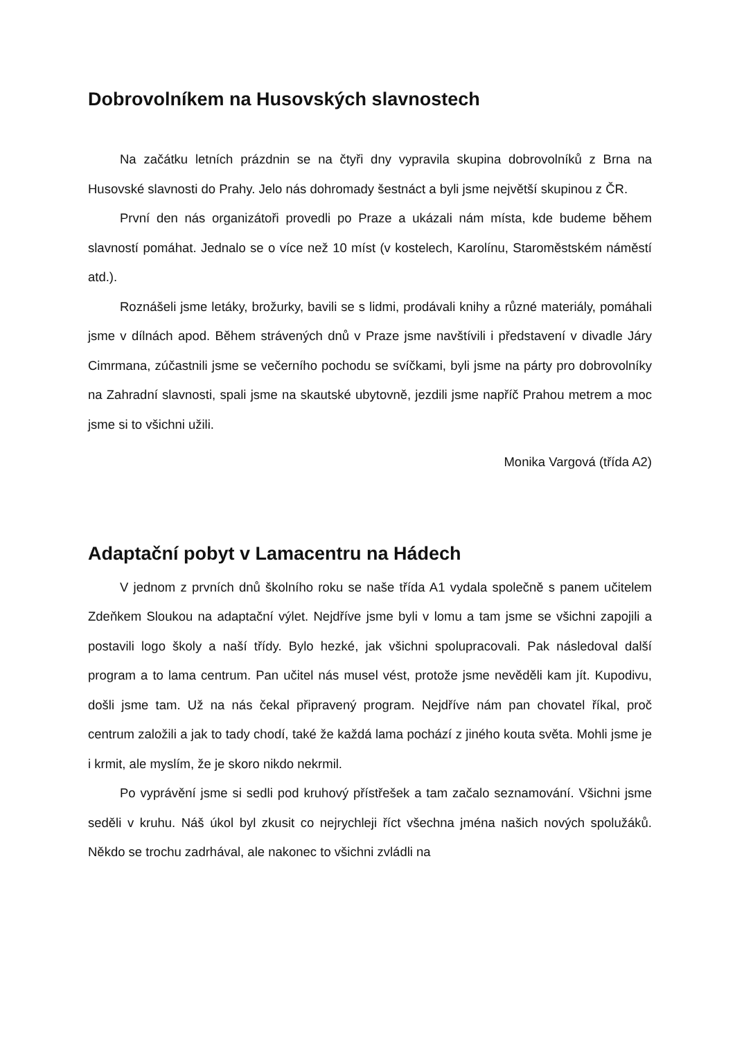Dobrovolníkem na Husovských slavnostech
Na začátku letních prázdnin se na čtyři dny vypravila skupina dobrovolníků z Brna na Husovské slavnosti do Prahy. Jelo nás dohromady šestnáct a byli jsme největší skupinou z ČR.
První den nás organizátoři provedli po Praze a ukázali nám místa, kde budeme během slavností pomáhat. Jednalo se o více než 10 míst (v kostelech, Karolínu, Staroměstském náměstí atd.).
Roznášeli jsme letáky, brožurky, bavili se s lidmi, prodávali knihy a různé materiály, pomáhali jsme v dílnách apod. Během strávených dnů v Praze jsme navštívili i představení v divadle Járy Cimrmana, zúčastnili jsme se večerního pochodu se svíčkami, byli jsme na párty pro dobrovolníky na Zahradní slavnosti, spali jsme na skautské ubytovně, jezdili jsme napříč Prahou metrem a moc jsme si to všichni užili.
Monika Vargová (třída A2)
Adaptační pobyt v Lamacentru na Hádech
V jednom z prvních dnů školního roku se naše třída A1 vydala společně s panem učitelem Zdeňkem Sloukou na adaptační výlet. Nejdříve jsme byli v lomu a tam jsme se všichni zapojili a postavili logo školy a naší třídy. Bylo hezké, jak všichni spolupracovali. Pak následoval další program a to lama centrum. Pan učitel nás musel vést, protože jsme nevěděli kam jít. Kupodivu, došli jsme tam. Už na nás čekal připravený program. Nejdříve nám pan chovatel říkal, proč centrum založili a jak to tady chodí, také že každá lama pochází z jiného kouta světa. Mohli jsme je i krmit, ale myslím, že je skoro nikdo nekrmil.
Po vyprávění jsme si sedli pod kruhový přístřešek a tam začalo seznamování. Všichni jsme seděli v kruhu. Náš úkol byl zkusit co nejrychleji říct všechna jména našich nových spolužáků. Někdo se trochu zadrhával, ale nakonec to všichni zvládli na